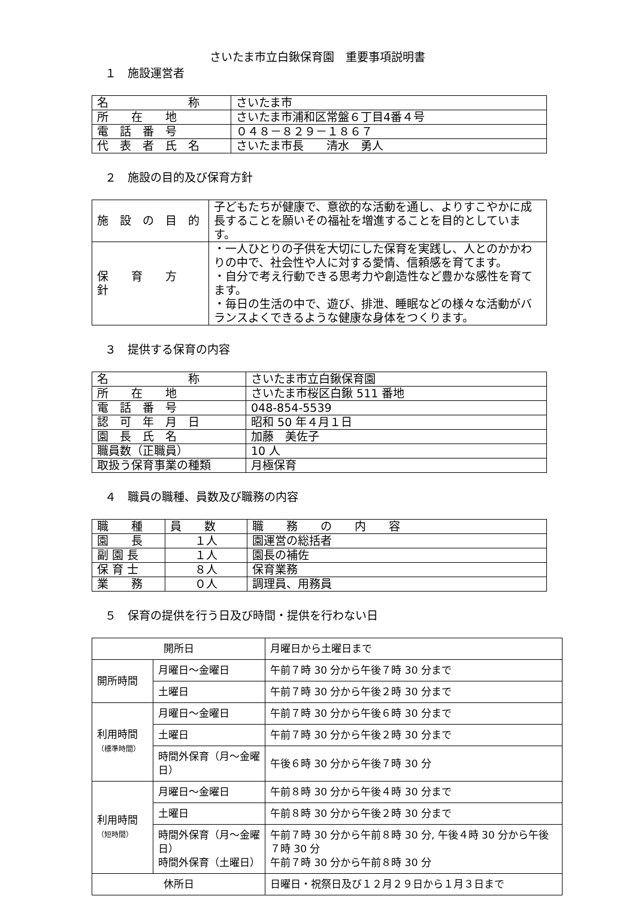さいたま市立白鍬保育園　重要事項説明書
１　施設運営者
| 名 称 | さいたま市 |
| 所 在 地 | さいたま市浦和区常盤６丁目4番４号 |
| 電 話 番 号 | ０４８－８２９－１８６７ |
| 代 表 者 氏 名 | さいたま市長 清水 勇人 |
２　施設の目的及び保育方針
| 施 設 の 目 的 | 子どもたちが健康で、意欲的な活動を通し、よりすこやかに成長することを願いその福祉を増進することを目的としています。 |
| 保 育 方 針 | ・一人ひとりの子供を大切にした保育を実践し、人とのかかわりの中で、社会性や人に対する愛情、信頼感を育てます。 ・自分で考え行動できる思考力や創造性など豊かな感性を育てます。 ・毎日の生活の中で、遊び、排泄、睡眠などの様々な活動がバランスよくできるような健康な身体をつくります。 |
３　提供する保育の内容
| 名 称 | さいたま市立白鍬保育園 |
| 所 在 地 | さいたま市桜区白鍬 511 番地 |
| 電 話 番 号 | 048-854-5539 |
| 認 可 年 月 日 | 昭和 50 年４月１日 |
| 園 長 氏 名 | 加藤 美佐子 |
| 職員数（正職員） | 10 人 |
| 取扱う保育事業の種類 | 月極保育 |
４　職員の職種、員数及び職務の内容
| 職 種 | 員 数 | 職 務 の 内 容 |
| 園 長 | １人 | 園運営の総括者 |
| 副 園 長 | １人 | 園長の補佐 |
| 保 育 士 | ８人 | 保育業務 |
| 業 務 | ０人 | 調理員、用務員 |
５　保育の提供を行う日及び時間・提供を行わない日
| 開所日 | | 月曜日から土曜日まで |
| 開所時間 | 月曜日～金曜日 | 午前７時 30 分から午後７時 30 分まで |
| | 土曜日 | 午前７時 30 分から午後２時 30 分まで |
| 利用時間 （標準時間） | 月曜日～金曜日 | 午前７時 30 分から午後６時 30 分まで |
| | 土曜日 | 午前７時 30 分から午後２時 30 分まで |
| | 時間外保育（月～金曜日） | 午後６時 30 分から午後７時 30 分 |
| 利用時間 （短時間） | 月曜日～金曜日 | 午前８時 30 分から午後４時 30 分まで |
| | 土曜日 | 午前８時 30 分から午後２時 30 分まで |
| | 時間外保育（月～金曜日） 時間外保育（土曜日） | 午前７時 30 分から午前８時 30 分, 午後４時 30 分から午後７時 30 分 午前７時 30 分から午前８時 30 分 |
| 休所日 | | 日曜日・祝祭日及び１２月２９日から１月３日まで |